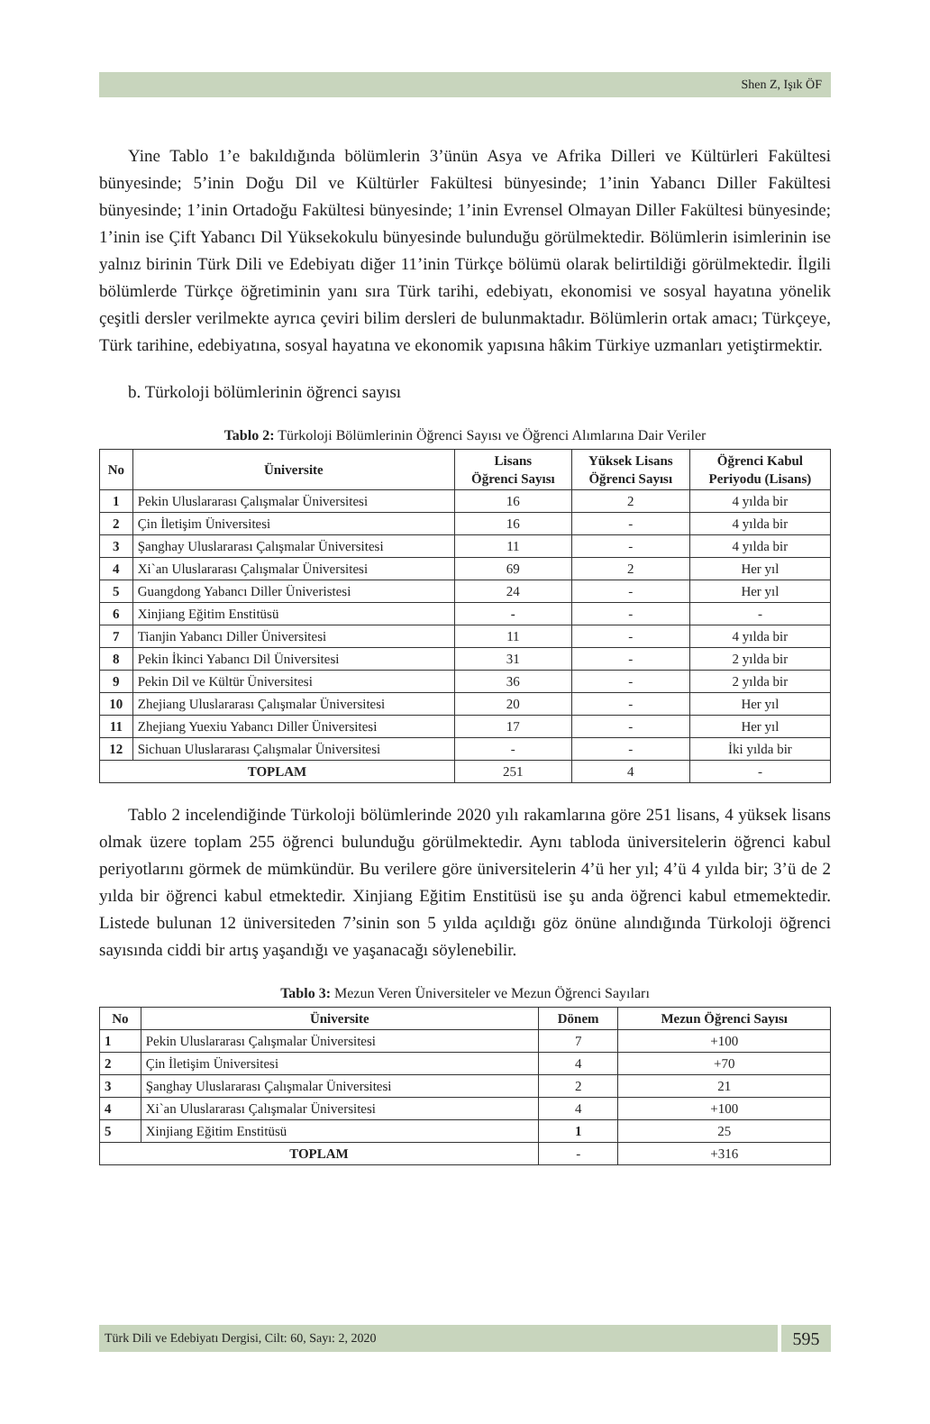Shen Z, Işık ÖF
Yine Tablo 1’e bakıldığında bölümlerin 3’ünün Asya ve Afrika Dilleri ve Kültürleri Fakültesi bünyesinde; 5’inin Doğu Dil ve Kültürler Fakültesi bünyesinde; 1’inin Yabancı Diller Fakültesi bünyesinde; 1’inin Ortadoğu Fakültesi bünyesinde; 1’inin Evrensel Olmayan Diller Fakültesi bünyesinde; 1’inin ise Çift Yabancı Dil Yüksekokulu bünyesinde bulunduğu görülmektedir. Bölümlerin isimlerinin ise yalnız birinin Türk Dili ve Edebiyatı diğer 11’inin Türkçe bölümü olarak belirtildiği görülmektedir. İlgili bölümlerde Türkçe öğretiminin yanı sıra Türk tarihi, edebiyatı, ekonomisi ve sosyal hayatına yönelik çeşitli dersler verilmekte ayrıca çeviri bilim dersleri de bulunmaktadır. Bölümlerin ortak amacı; Türkçeye, Türk tarihine, edebiyatına, sosyal hayatına ve ekonomik yapısına hâkim Türkiye uzmanları yetiştirmektir.
b. Türkoloji bölümlerinin öğrenci sayısı
Tablo 2: Türkoloji Bölümlerinin Öğrenci Sayısı ve Öğrenci Alımlarına Dair Veriler
| No | Üniversite | Lisans Öğrenci Sayısı | Yüksek Lisans Öğrenci Sayısı | Öğrenci Kabul Periyodu (Lisans) |
| --- | --- | --- | --- | --- |
| 1 | Pekin Uluslararası Çalışmalar Üniversitesi | 16 | 2 | 4 yılda bir |
| 2 | Çin İletişim Üniversitesi | 16 | - | 4 yılda bir |
| 3 | Şanghay Uluslararası Çalışmalar Üniversitesi | 11 | - | 4 yılda bir |
| 4 | Xi`an Uluslararası Çalışmalar Üniversitesi | 69 | 2 | Her yıl |
| 5 | Guangdong Yabancı Diller Üniveristesi | 24 | - | Her yıl |
| 6 | Xinjiang Eğitim Enstitüsü | - | - | - |
| 7 | Tianjin Yabancı Diller Üniversitesi | 11 | - | 4 yılda bir |
| 8 | Pekin İkinci Yabancı Dil Üniversitesi | 31 | - | 2 yılda bir |
| 9 | Pekin Dil ve Kültür Üniversitesi | 36 | - | 2 yılda bir |
| 10 | Zhejiang Uluslararası Çalışmalar Üniversitesi | 20 | - | Her yıl |
| 11 | Zhejiang Yuexiu Yabancı Diller Üniversitesi | 17 | - | Her yıl |
| 12 | Sichuan Uluslararası Çalışmalar Üniversitesi | - | - | İki yılda bir |
| TOPLAM | | 251 | 4 | - |
Tablo 2 incelendiğinde Türkoloji bölümlerinde 2020 yılı rakamlarına göre 251 lisans, 4 yüksek lisans olmak üzere toplam 255 öğrenci bulunduğu görülmektedir. Aynı tabloda üniversitelerin öğrenci kabul periyotlarını görmek de mümkündür. Bu verilere göre üniversitelerin 4’ü her yıl; 4’ü 4 yılda bir; 3’ü de 2 yılda bir öğrenci kabul etmektedir. Xinjiang Eğitim Enstitüsü ise şu anda öğrenci kabul etmemektedir. Listede bulunan 12 üniversiteden 7’sinin son 5 yılda açıldığı göz önüne alındığında Türkoloji öğrenci sayısında ciddi bir artış yaşandığı ve yaşanacağı söylenebilir.
Tablo 3: Mezun Veren Üniversiteler ve Mezun Öğrenci Sayıları
| No | Üniversite | Dönem | Mezun Öğrenci Sayısı |
| --- | --- | --- | --- |
| 1 | Pekin Uluslararası Çalışmalar Üniversitesi | 7 | +100 |
| 2 | Çin İletişim Üniversitesi | 4 | +70 |
| 3 | Şanghay Uluslararası Çalışmalar Üniversitesi | 2 | 21 |
| 4 | Xi`an Uluslararası Çalışmalar Üniversitesi | 4 | +100 |
| 5 | Xinjiang Eğitim Enstitüsü | 1 | 25 |
| TOPLAM | | - | +316 |
Türk Dili ve Edebiyatı Dergisi, Cilt: 60, Sayı: 2, 2020
595